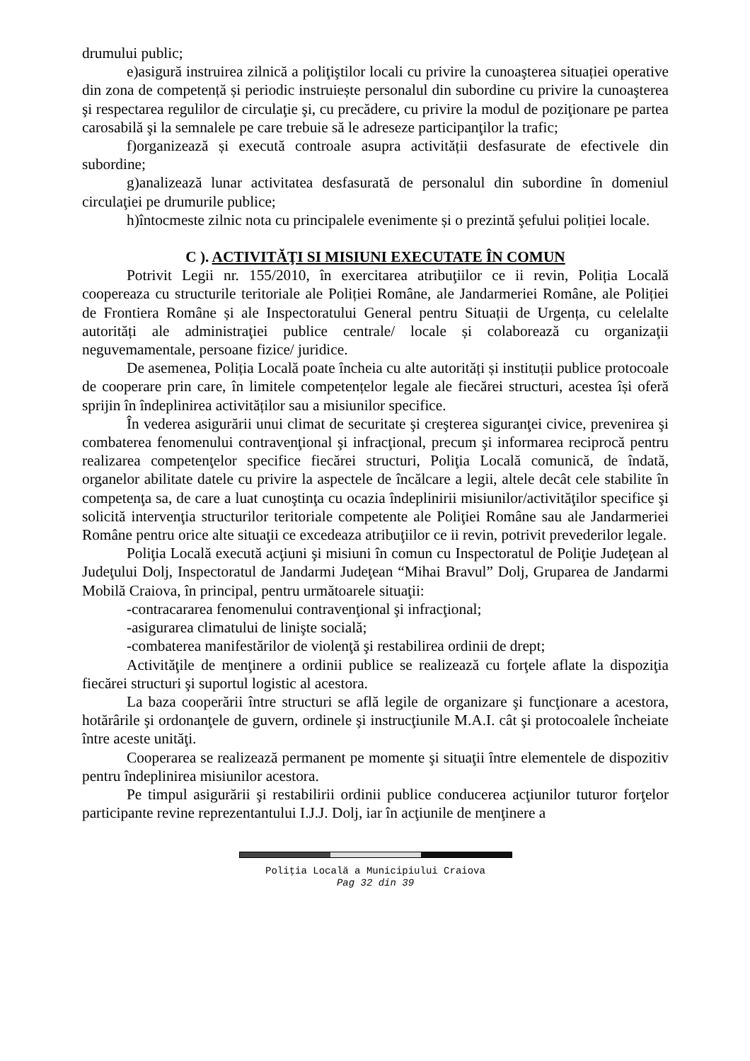drumului public;
e)asigură instruirea zilnică a poliţiştilor locali cu privire la cunoaşterea situației operative din zona de competență și periodic instruiește personalul din subordine cu privire la cunoaşterea şi respectarea regulilor de circulaţie şi, cu precădere, cu privire la modul de poziţionare pe partea carosabilă şi la semnalele pe care trebuie să le adreseze participanţilor la trafic;
f)organizează și execută controale asupra activității desfasurate de efectivele din subordine;
g)analizează lunar activitatea desfasurată de personalul din subordine în domeniul circulaţiei pe drumurile publice;
h)întocmeste zilnic nota cu principalele evenimente și o prezintă şefului poliției locale.
C ). ACTIVITĂŢI SI MISIUNI EXECUTATE ÎN COMUN
Potrivit Legii nr. 155/2010, în exercitarea atribuţiilor ce ii revin, Poliția Locală coopereaza cu structurile teritoriale ale Poliției Române, ale Jandarmeriei Române, ale Poliției de Frontiera Române și ale Inspectoratului General pentru Situații de Urgența, cu celelalte autorități ale administraţiei publice centrale/ locale și colaborează cu organizaţii neguvemamentale, persoane fizice/ juridice.
De asemenea, Poliția Locală poate încheia cu alte autorități și instituții publice protocoale de cooperare prin care, în limitele competențelor legale ale fiecărei structuri, acestea își oferă sprijin în îndeplinirea activităților sau a misiunilor specifice.
În vederea asigurării unui climat de securitate şi creşterea siguranţei civice, prevenirea şi combaterea fenomenului contravenţional şi infracţional, precum şi informarea reciprocă pentru realizarea competenţelor specifice fiecărei structuri, Poliţia Locală comunică, de îndată, organelor abilitate datele cu privire la aspectele de încălcare a legii, altele decât cele stabilite în competenţa sa, de care a luat cunoştinţa cu ocazia îndeplinirii misiunilor/activităţilor specifice şi solicită intervenţia structurilor teritoriale competente ale Poliţiei Române sau ale Jandarmeriei Române pentru orice alte situaţii ce excedeaza atribuţiilor ce ii revin, potrivit prevederilor legale.
Poliţia Locală execută acţiuni şi misiuni în comun cu Inspectoratul de Poliţie Judeţean al Judeţului Dolj, Inspectoratul de Jandarmi Judeţean “Mihai Bravul” Dolj, Gruparea de Jandarmi Mobilă Craiova, în principal, pentru următoarele situaţii:
-contracararea fenomenului contravenţional şi infracţional;
-asigurarea climatului de linişte socială;
-combaterea manifestărilor de violenţă şi restabilirea ordinii de drept;
Activităţile de menţinere a ordinii publice se realizează cu forţele aflate la dispoziţia fiecărei structuri şi suportul logistic al acestora.
La baza cooperării între structuri se află legile de organizare şi funcţionare a acestora, hotărârile şi ordonanţele de guvern, ordinele şi instrucţiunile M.A.I. cât şi protocoalele încheiate între aceste unităţi.
Cooperarea se realizează permanent pe momente şi situaţii între elementele de dispozitiv pentru îndeplinirea misiunilor acestora.
Pe timpul asigurării şi restabilirii ordinii publice conducerea acţiunilor tuturor forţelor participante revine reprezentantului I.J.J. Dolj, iar în acţiunile de menţinere a
Poliţia Locală a Municipiului Craiova
Pag 32 din 39